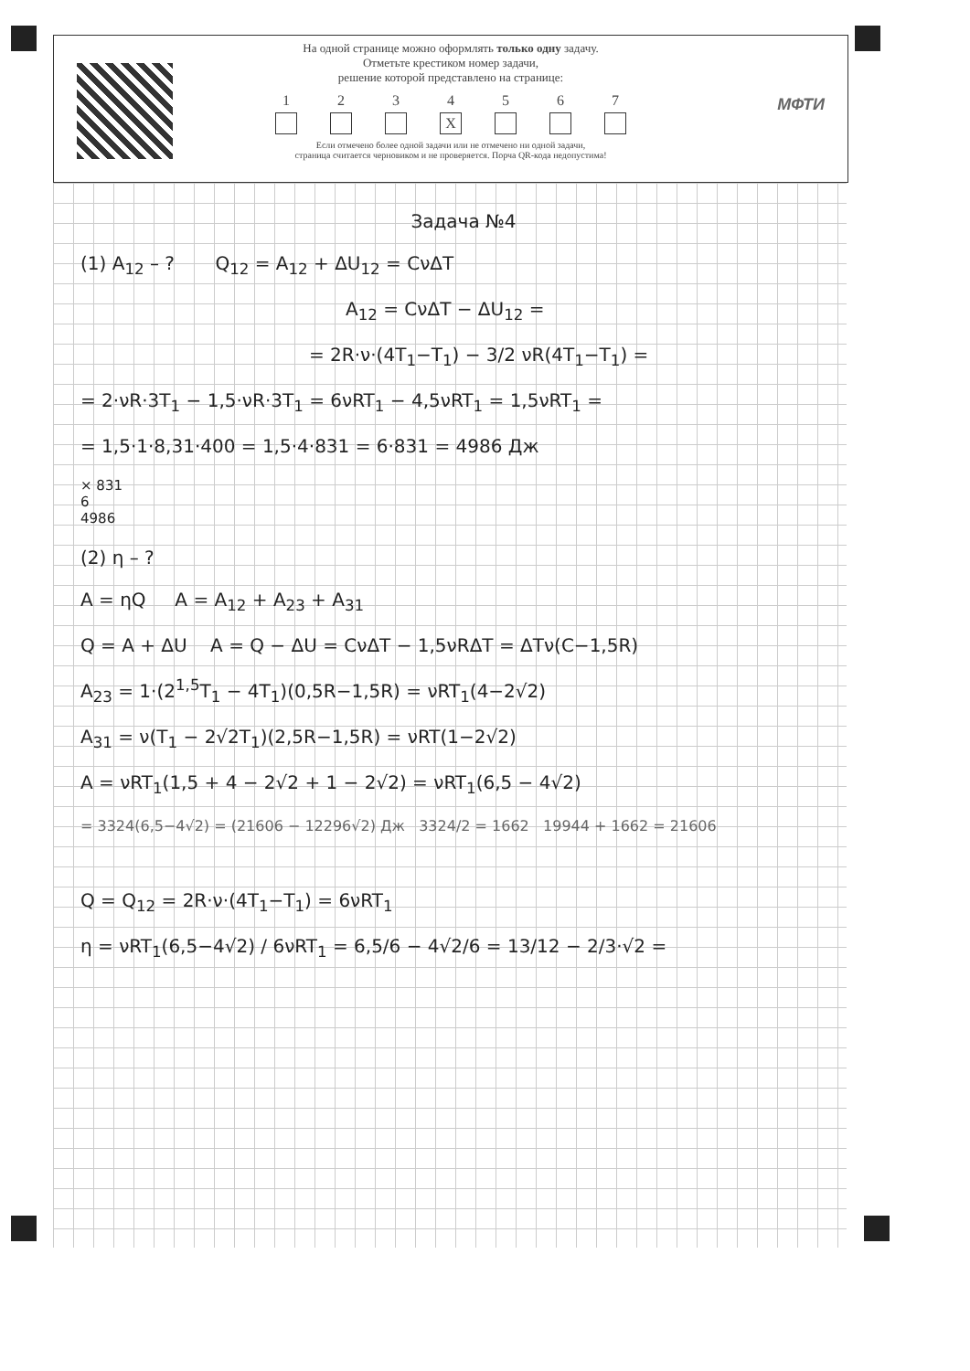МФТИ
На одной странице можно оформлять только одну задачу.
Отметьте крестиком номер задачи,
решение которой представлено на странице:
1 2 3 4
X
5 6 7
Если отмечено более одной задачи или не отмечено ни одной задачи,
страница считается черновиком и не проверяется. Порча QR-кода недопустима!
Задача №4
(1) A<sub>12</sub> – ? Q<sub>12</sub> = A<sub>12</sub> + ΔU<sub>12</sub> = CνΔT
A<sub>12</sub> = CνΔT − ΔU<sub>12</sub> =
= 2R·ν·(4T<sub>1</sub>−T<sub>1</sub>) − 3/2 νR(4T<sub>1</sub>−T<sub>1</sub>) =
= 2·νR·3T<sub>1</sub> − 1,5·νR·3T<sub>1</sub> = 6νRT<sub>1</sub> − 4,5νRT<sub>1</sub> = 1,5νRT<sub>1</sub> =
= 1,5·1·8,31·400 = 1,5·4·831 = 6·831 = 4986 Дж
× 831
6
4986
(2) η – ?
A = ηQ A = A<sub>12</sub> + A<sub>23</sub> + A<sub>31</sub>
Q = A + ΔU A = Q − ΔU = CνΔT − 1,5νRΔT = ΔTν(C−1,5R)
A<sub>23</sub> = 1·(2<sup>1,5</sup>T<sub>1</sub> − 4T<sub>1</sub>)(0,5R−1,5R) = νRT<sub>1</sub>(4−2√2)
A<sub>31</sub> = ν(T<sub>1</sub> − 2√2T<sub>1</sub>)(2,5R−1,5R) = νRT(1−2√2)
A = νRT<sub>1</sub>(1,5 + 4 − 2√2 + 1 − 2√2) = νRT<sub>1</sub>(6,5 − 4√2)
= 3324(6,5−4√2) = (21606 − 12296√2) Дж 3324/2 = 1662 19944 + 1662 = 21606
Q = Q<sub>12</sub> = 2R·ν·(4T<sub>1</sub>−T<sub>1</sub>) = 6νRT<sub>1</sub>
η = νRT<sub>1</sub>(6,5−4√2) / 6νRT<sub>1</sub> = 6,5/6 − 4√2/6 = 13/12 − 2/3·√2 =